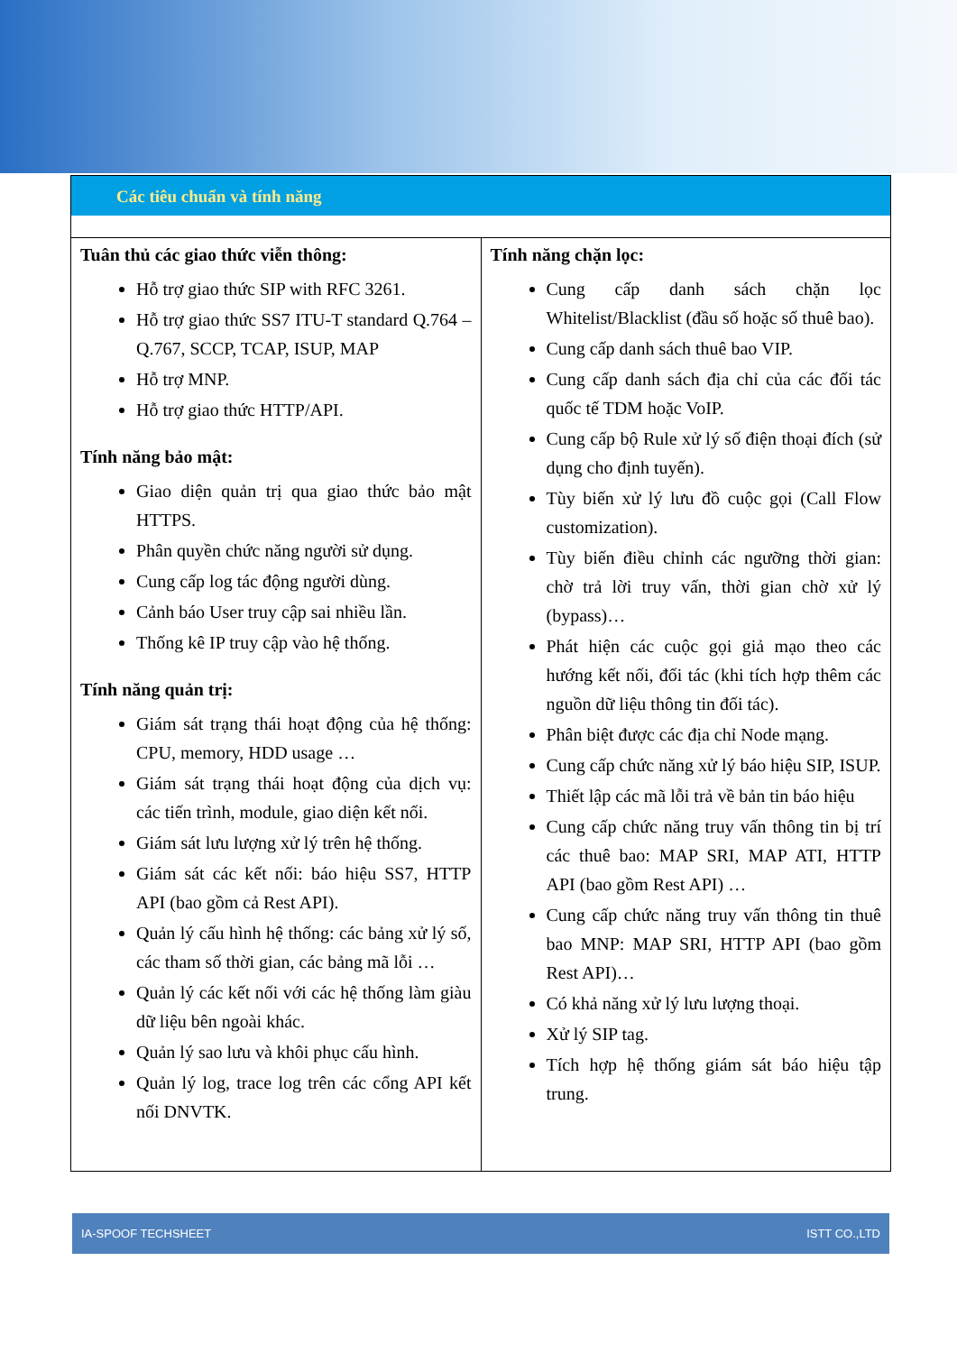Các tiêu chuẩn và tính năng
| Tuân thủ các giao thức viễn thông: Hỗ trợ giao thức SIP with RFC 3261. Hỗ trợ giao thức SS7 ITU-T standard Q.764 – Q.767, SCCP, TCAP, ISUP, MAP Hỗ trợ MNP. Hỗ trợ giao thức HTTP/API. Tính năng bảo mật: Giao diện quản trị qua giao thức bảo mật HTTPS. Phân quyền chức năng người sử dụng. Cung cấp log tác động người dùng. Cảnh báo User truy cập sai nhiều lần. Thống kê IP truy cập vào hệ thống. Tính năng quản trị: Giám sát trạng thái hoạt động của hệ thống: CPU, memory, HDD usage … Giám sát trạng thái hoạt động của dịch vụ: các tiến trình, module, giao diện kết nối. Giám sát lưu lượng xử lý trên hệ thống. Giám sát các kết nối: báo hiệu SS7, HTTP API (bao gồm cả Rest API). Quản lý cấu hình hệ thống: các bảng xử lý số, các tham số thời gian, các bảng mã lỗi … Quản lý các kết nối với các hệ thống làm giàu dữ liệu bên ngoài khác. Quản lý sao lưu và khôi phục cấu hình. Quản lý log, trace log trên các cổng API kết nối DNVTK. | Tính năng chặn lọc: Cung cấp danh sách chặn lọc Whitelist/Blacklist (đầu số hoặc số thuê bao). Cung cấp danh sách thuê bao VIP. Cung cấp danh sách địa chỉ của các đối tác quốc tế TDM hoặc VoIP. Cung cấp bộ Rule xử lý số điện thoại đích (sử dụng cho định tuyến). Tùy biến xử lý lưu đồ cuộc gọi (Call Flow customization). Tùy biến điều chỉnh các ngưỡng thời gian: chờ trả lời truy vấn, thời gian chờ xử lý (bypass)… Phát hiện các cuộc gọi giả mạo theo các hướng kết nối, đối tác (khi tích hợp thêm các nguồn dữ liệu thông tin đối tác). Phân biệt được các địa chỉ Node mạng. Cung cấp chức năng xử lý báo hiệu SIP, ISUP. Thiết lập các mã lỗi trả về bản tin báo hiệu Cung cấp chức năng truy vấn thông tin bị trí các thuê bao: MAP SRI, MAP ATI, HTTP API (bao gồm Rest API) … Cung cấp chức năng truy vấn thông tin thuê bao MNP: MAP SRI, HTTP API (bao gồm Rest API)… Có khả năng xử lý lưu lượng thoại. Xử lý SIP tag. Tích hợp hệ thống giám sát báo hiệu tập trung. |
IA-SPOOF TECHSHEET ISTT CO.,LTD